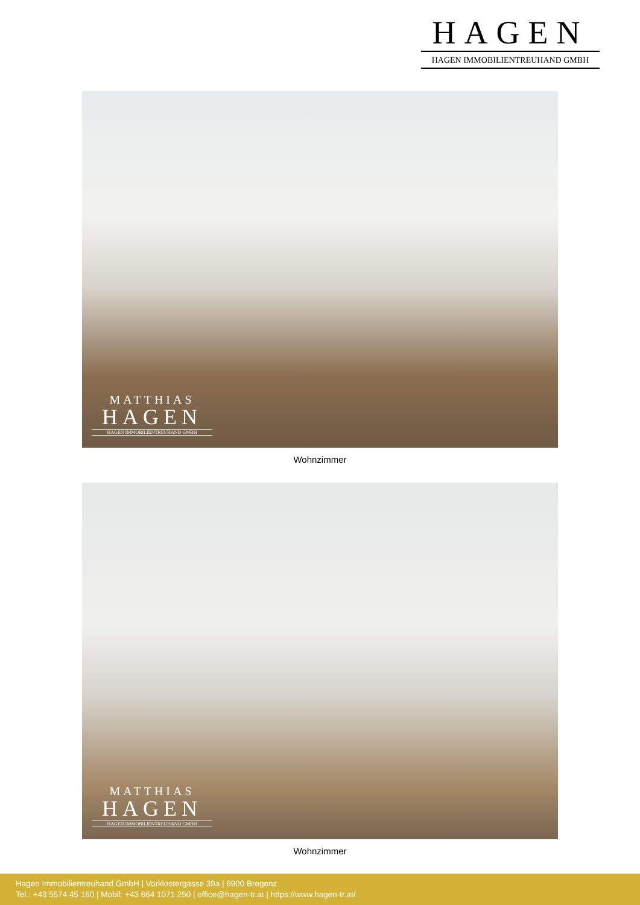HAGEN
HAGEN IMMOBILIENTREUHAND GMBH
MATTHIAS
HAGEN
HAGEN IMMOBILIENTREUHAND GMBH
Wohnzimmer
MATTHIAS
HAGEN
HAGEN IMMOBILIENTREUHAND GMBH
Wohnzimmer
Hagen Immobilientreuhand GmbH | Vorklostergasse 39a | 6900 Bregenz
Tel.: +43 5574 45 160 | Mobil: +43 664 1071 250 | office@hagen-tr.at | https://www.hagen-tr.at/